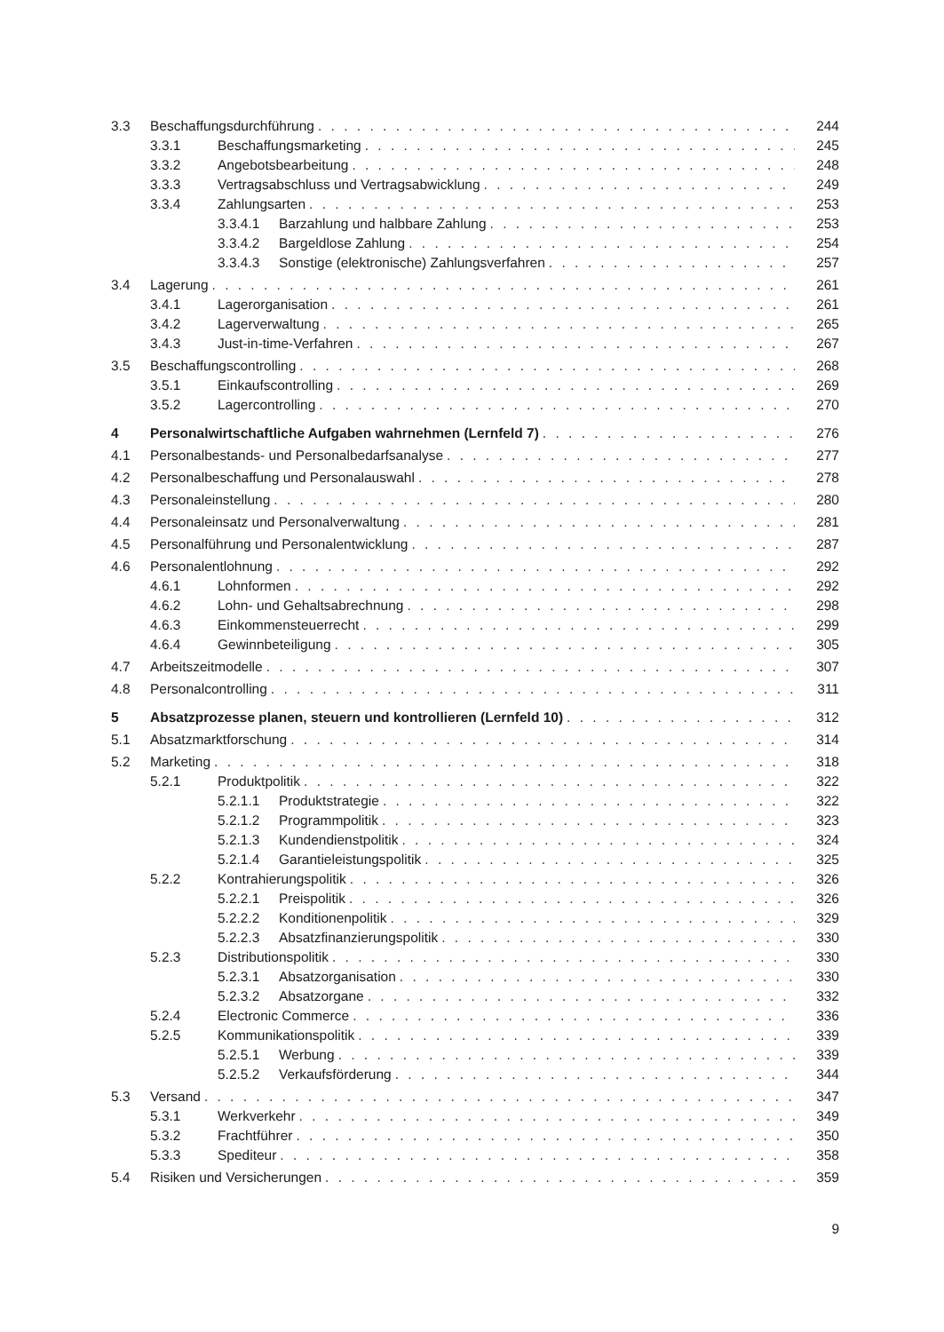3.3 Beschaffungsdurchführung 244
3.3.1 Beschaffungsmarketing 245
3.3.2 Angebotsbearbeitung 248
3.3.3 Vertragsabschluss und Vertragsabwicklung 249
3.3.4 Zahlungsarten 253
3.3.4.1 Barzahlung und halbbare Zahlung 253
3.3.4.2 Bargeldlose Zahlung 254
3.3.4.3 Sonstige (elektronische) Zahlungsverfahren 257
3.4 Lagerung 261
3.4.1 Lagerorganisation 261
3.4.2 Lagerverwaltung 265
3.4.3 Just-in-time-Verfahren 267
3.5 Beschaffungscontrolling 268
3.5.1 Einkaufscontrolling 269
3.5.2 Lagercontrolling 270
4 Personalwirtschaftliche Aufgaben wahrnehmen (Lernfeld 7) 276
4.1 Personalbestands- und Personalbedarfsanalyse 277
4.2 Personalbeschaffung und Personalauswahl 278
4.3 Personaleinstellung 280
4.4 Personaleinsatz und Personalverwaltung 281
4.5 Personalführung und Personalentwicklung 287
4.6 Personalentlohnung 292
4.6.1 Lohnformen 292
4.6.2 Lohn- und Gehaltsabrechnung 298
4.6.3 Einkommensteuerrecht 299
4.6.4 Gewinnbeteiligung 305
4.7 Arbeitszeitmodelle 307
4.8 Personalcontrolling 311
5 Absatzprozesse planen, steuern und kontrollieren (Lernfeld 10) 312
5.1 Absatzmarktforschung 314
5.2 Marketing 318
5.2.1 Produktpolitik 322
5.2.1.1 Produktstrategie 322
5.2.1.2 Programmpolitik 323
5.2.1.3 Kundendienstpolitik 324
5.2.1.4 Garantieleistungspolitik 325
5.2.2 Kontrahierungspolitik 326
5.2.2.1 Preispolitik 326
5.2.2.2 Konditionenpolitik 329
5.2.2.3 Absatzfinanzierungspolitik 330
5.2.3 Distributionspolitik 330
5.2.3.1 Absatzorganisation 330
5.2.3.2 Absatzorgane 332
5.2.4 Electronic Commerce 336
5.2.5 Kommunikationspolitik 339
5.2.5.1 Werbung 339
5.2.5.2 Verkaufsförderung 344
5.3 Versand 347
5.3.1 Werkverkehr 349
5.3.2 Frachtführer 350
5.3.3 Spediteur 358
5.4 Risiken und Versicherungen 359
9